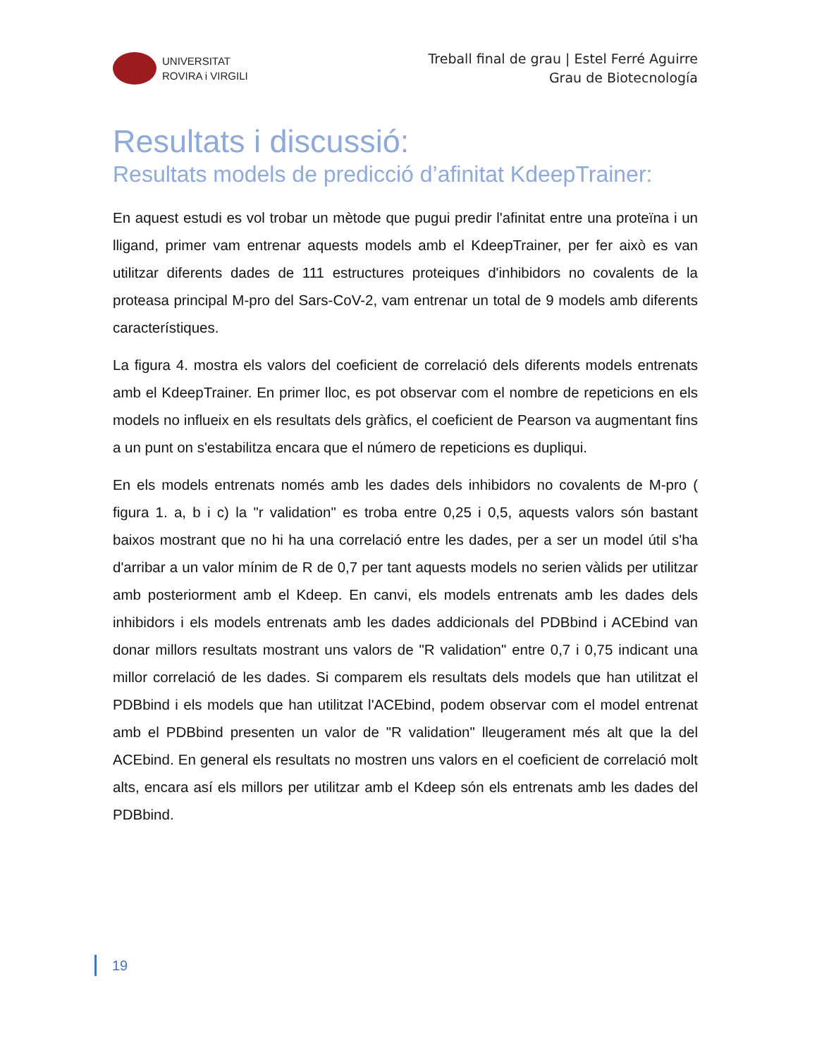UNIVERSITAT
ROVIRA i VIRGILI
Treball final de grau | Estel Ferré Aguirre
Grau de Biotecnología
Resultats i discussió:
Resultats models de predicció d’afinitat KdeepTrainer:
En aquest estudi es vol trobar un mètode que pugui predir l'afinitat entre una proteïna i un lligand, primer vam entrenar aquests models amb el KdeepTrainer, per fer això es van utilitzar diferents dades de 111 estructures proteiques d'inhibidors no covalents de la proteasa principal M-pro del Sars-CoV-2, vam entrenar un total de 9 models amb diferents característiques.
La figura 4. mostra els valors del coeficient de correlació dels diferents models entrenats amb el KdeepTrainer. En primer lloc, es pot observar com el nombre de repeticions en els models no influeix en els resultats dels gràfics, el coeficient de Pearson va augmentant fins a un punt on s'estabilitza encara que el número de repeticions es dupliqui.
En els models entrenats només amb les dades dels inhibidors no covalents de M-pro ( figura 1. a, b i c) la "r validation" es troba entre 0,25 i 0,5, aquests valors són bastant baixos mostrant que no hi ha una correlació entre les dades, per a ser un model útil s'ha d'arribar a un valor mínim de R de 0,7 per tant aquests models no serien vàlids per utilitzar amb posteriorment amb el Kdeep. En canvi, els models entrenats amb les dades dels inhibidors i els models entrenats amb les dades addicionals del PDBbind i ACEbind van donar millors resultats mostrant uns valors de "R validation" entre 0,7 i 0,75 indicant una millor correlació de les dades. Si comparem els resultats dels models que han utilitzat el PDBbind i els models que han utilitzat l'ACEbind, podem observar com el model entrenat amb el PDBbind presenten un valor de "R validation" lleugerament més alt que la del ACEbind. En general els resultats no mostren uns valors en el coeficient de correlació molt alts, encara así els millors per utilitzar amb el Kdeep són els entrenats amb les dades del PDBbind.
19